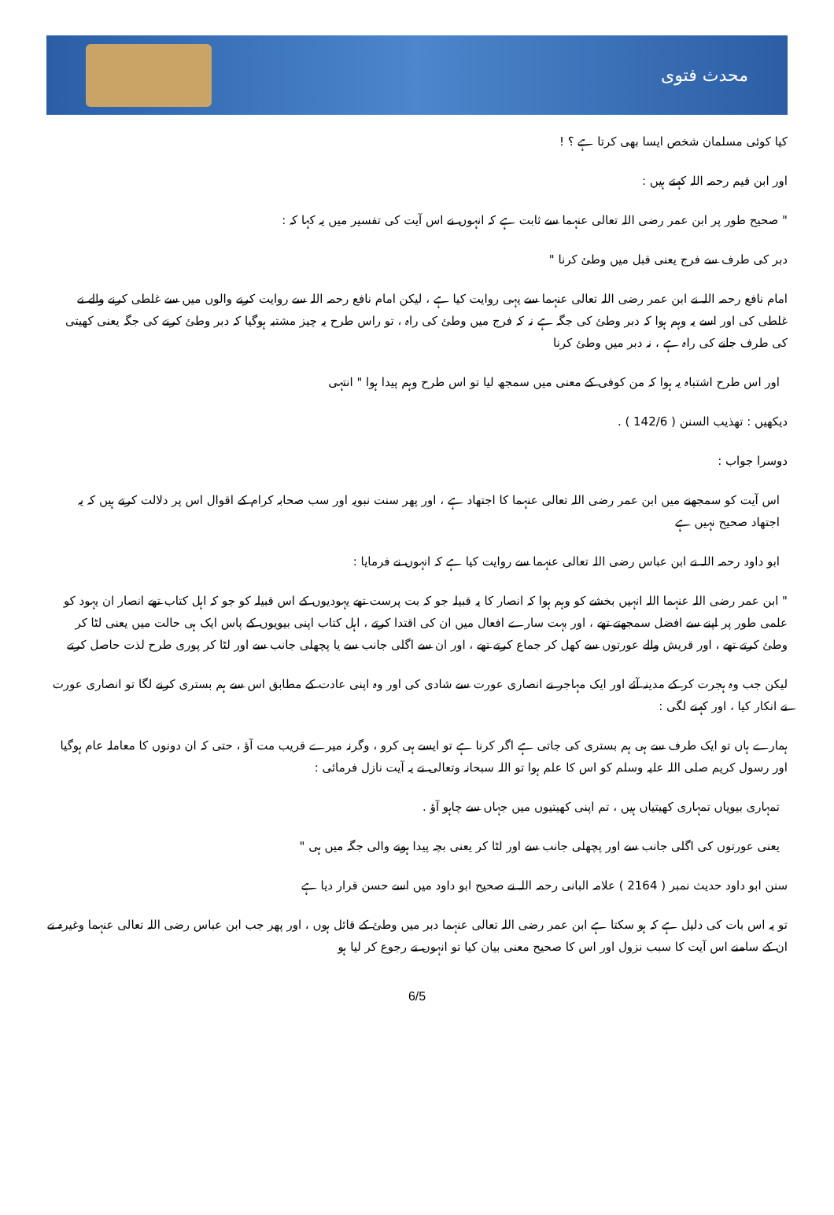محدث فتوی
کیا کوئی مسلمان شخص ایسا بھی کرتا ہے ؟ !
اور ابن قیم رحمہ اللہ کہتے ہیں :
" صحیح طور پر ابن عمر رضی اللہ تعالی عنہما سے ثابت ہے کہ انہوں نے اس آیت کی تفسیر میں یہ کہا کہ :
دبر کی طرف سے فرج یعنی قبل میں وطئ کرنا "
امام نافع رحمہ اللہ نے ابن عمر رضی اللہ تعالی عنہما سے یہی روایت کیا ہے ، لیکن امام نافع رحمہ اللہ سے روایت کرنے والوں میں سے غلطی کرنے والے نے غلطی کی اور اسے یہ وہم ہوا کہ دبر وطئ کی جگہ ہے نہ کہ فرج میں وطئ کی راہ ، تو راس طرح یہ چیز مشتبہ ہوگیا کہ دبر وطئ کرنے کی جگہ یعنی کھیتی کی طرف جانے کی راہ ہے ، نہ دبر میں وطئ کرنا
اور اس طرح اشتباہ یہ ہوا کہ من کوفی کے معنی میں سمجھ لیا تو اس طرح وہم پیدا ہوا " انتہی
دیکھیں : تھذیب السنن ( 142/6 ) .
دوسرا جواب :
اس آیت کو سمجھنے میں ابن عمر رضی اللہ تعالی عنہما کا اجتھاد ہے ، اور پھر سنت نبویہ اور سب صحابہ کرام کے اقوال اس پر دلالت کرتے ہیں کہ یہ اجتھاد صحیح نہیں ہے
ابو داود رحمہ اللہ نے ابن عباس رضی اللہ تعالی عنہما سے روایت کیا ہے کہ انہوں نے فرمایا :
" ابن عمر رضی اللہ عنہما اللہ انہیں بخشے کو وہم ہوا کہ انصار کا یہ قبیلہ جو کہ بت پرست تھے یہودیوں کے اس قبیلہ کو جو کہ اہل کتاب تھے انصار ان یہود کو علمی طور پر اپنے سے افضل سمجھتے تھے ، اور بہت سارے افعال میں ان کی اقتدا کرتے ، اہل کتاب اپنی بیویوں کے پاس ایک ہی حالت میں یعنی لٹا کر وطئ کرتے تھے ، اور قریش والے عورتوں سے کھل کر جماع کرتے تھے ، اور ان سے اگلی جانب سے یا پچھلی جانب سے اور لٹا کر پوری طرح لذت حاصل کرتے
لیکن جب وہ ہجرت کر کے مدینہ آئے اور ایک مہاجر نے انصاری عورت سے شادی کی اور وہ اپنی عادت کے مطابق اس سے ہم بستری کرنے لگا تو انصاری عورت نے انکار کیا ، اور کہنے لگی :
ہمارے ہاں تو ایک طرف سے ہی ہم بستری کی جاتی ہے اگر کرنا ہے تو ایسے ہی کرو ، وگرنہ میرے قریب مت آؤ ، حتی کہ ان دونوں کا معاملہ عام ہوگیا اور رسول کریم صلی اللہ علیہ وسلم کو اس کا علم ہوا تو اللہ سبحانہ وتعالی نے یہ آیت نازل فرمائی :
تمہاری بیویاں تمہاری کھیتیاں ہیں ، تم اپنی کھیتیوں میں جہاں سے چاہو آؤ .
یعنی عورتوں کی اگلی جانب سے اور پچھلی جانب سے اور لٹا کر یعنی بچہ پیدا ہونے والی جگہ میں ہی "
سنن ابو داود حدیث نمبر ( 2164 ) علامہ البانی رحمہ اللہ نے صحیح ابو داود میں اسے حسن قرار دیا ہے
تو یہ اس بات کی دلیل ہے کہ ہو سکتا ہے ابن عمر رضی اللہ تعالی عنہما دبر میں وطئ کے قائل ہوں ، اور پھر جب ابن عباس رضی اللہ تعالی عنہما وغیرہ نے ان کے سامنے اس آیت کا سبب نزول اور اس کا صحیح معنی بیان کیا تو انہوں نے رجوع کر لیا ہو
6/5